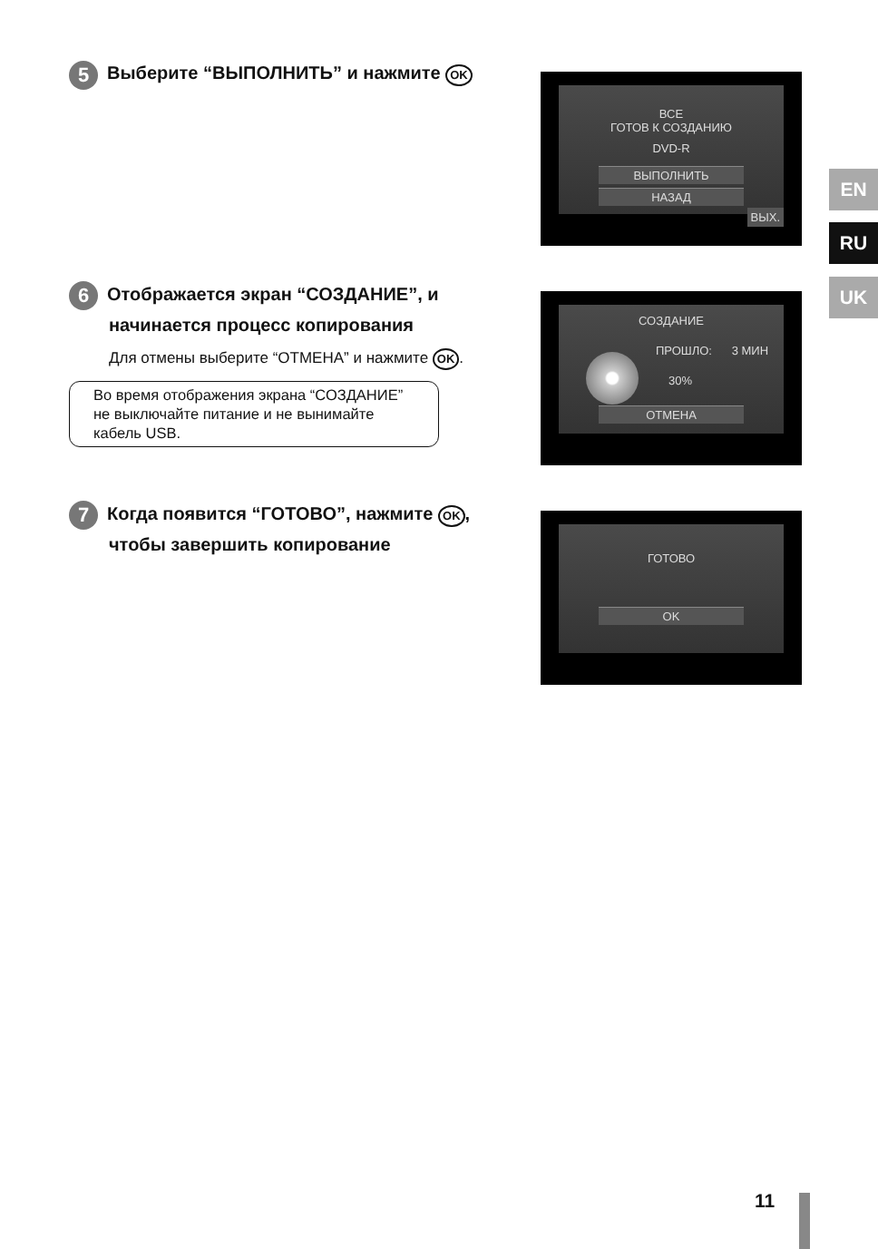5 Выберите “ВЫПОЛНИТЬ” и нажмите OK
ВСЕ
ГОТОВ К СОЗДАНИЮ
DVD-R
ВЫПОЛНИТЬ
НАЗАД
ВЫХ.
6 Отображается экран “СОЗДАНИЕ”, и
начинается процесс копирования
Для отмены выберите “ОТМЕНА” и нажмите OK.
Во время отображения экрана “СОЗДАНИЕ” не выключайте питание и не вынимайте кабель USB.
СОЗДАНИЕ
ПРОШЛО: 3 МИН
30%
ОТМЕНА
7 Когда появится “ГОТОВО”, нажмите OK,
чтобы завершить копирование
ГОТОВО
OK
EN
RU
UK
11